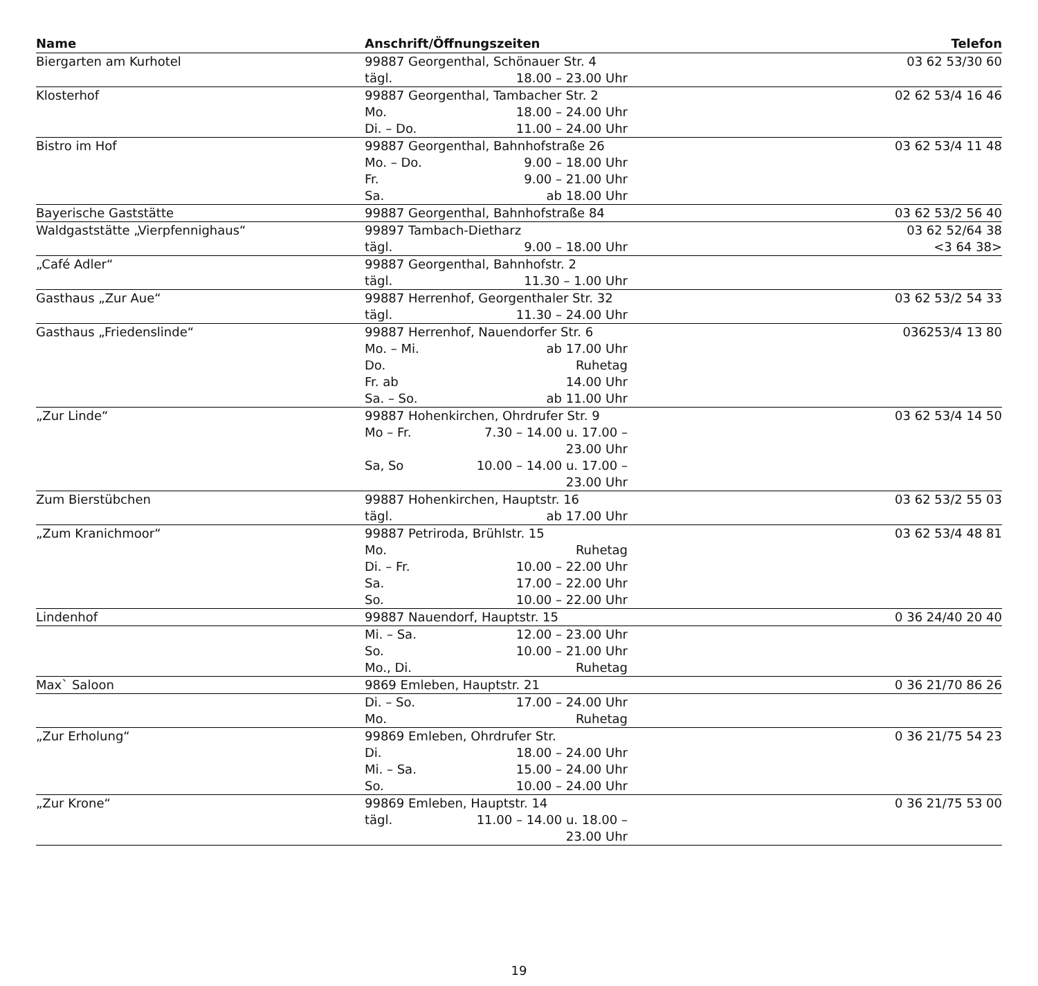| Name | Anschrift/Öffnungszeiten | | Telefon |
| --- | --- | --- | --- |
| Biergarten am Kurhotel | 99887 Georgenthal, Schönauer Str. 4 | | 03 62 53/30 60 |
| | tägl. | 18.00 – 23.00 Uhr | |
| Klosterhof | 99887 Georgenthal, Tambacher Str. 2 | | 02 62 53/4 16 46 |
| | Mo. | 18.00 – 24.00 Uhr | |
| | Di. – Do. | 11.00 – 24.00 Uhr | |
| Bistro im Hof | 99887 Georgenthal, Bahnhofstraße 26 | | 03 62 53/4 11 48 |
| | Mo. – Do. | 9.00 – 18.00 Uhr | |
| | Fr. | 9.00 – 21.00 Uhr | |
| | Sa. | ab 18.00 Uhr | |
| Bayerische Gaststätte | 99887 Georgenthal, Bahnhofstraße 84 | | 03 62 53/2 56 40 |
| Waldgaststätte „Vierpfennighaus“ | 99897 Tambach-Dietharz | | 03 62 52/64 38 |
| | tägl. | 9.00 – 18.00 Uhr | <3 64 38> |
| „Café Adler“ | 99887 Georgenthal, Bahnhofstr. 2 | | |
| | tägl. | 11.30 – 1.00 Uhr | |
| Gasthaus „Zur Aue“ | 99887 Herrenhof, Georgenthaler Str. 32 | | 03 62 53/2 54 33 |
| | tägl. | 11.30 – 24.00 Uhr | |
| Gasthaus „Friedenslinde“ | 99887 Herrenhof, Nauendorfer Str. 6 | | 036253/4 13 80 |
| | Mo. – Mi. | ab 17.00 Uhr | |
| | Do. | Ruhetag | |
| | Fr. ab | 14.00 Uhr | |
| | Sa. – So. | ab 11.00 Uhr | |
| „Zur Linde“ | 99887 Hohenkirchen, Ohrdrufer Str. 9 | | 03 62 53/4 14 50 |
| | Mo – Fr. | 7.30 – 14.00 u. 17.00 – 23.00 Uhr | |
| | Sa, So | 10.00 – 14.00 u. 17.00 – 23.00 Uhr | |
| Zum Bierstübchen | 99887 Hohenkirchen, Hauptstr. 16 | | 03 62 53/2 55 03 |
| | tägl. | ab 17.00 Uhr | |
| „Zum Kranichmoor“ | 99887 Petriroda, Brühlstr. 15 | | 03 62 53/4 48 81 |
| | Mo. | Ruhetag | |
| | Di. – Fr. | 10.00 – 22.00 Uhr | |
| | Sa. | 17.00 – 22.00 Uhr | |
| | So. | 10.00 – 22.00 Uhr | |
| Lindenhof | 99887 Nauendorf, Hauptstr. 15 | | 0 36 24/40 20 40 |
| | Mi. – Sa. | 12.00 – 23.00 Uhr | |
| | So. | 10.00 – 21.00 Uhr | |
| | Mo., Di. | Ruhetag | |
| Max` Saloon | 9869 Emleben, Hauptstr. 21 | | 0 36 21/70 86 26 |
| | Di. – So. | 17.00 – 24.00 Uhr | |
| | Mo. | Ruhetag | |
| „Zur Erholung“ | 99869 Emleben, Ohrdrufer Str. | | 0 36 21/75 54 23 |
| | Di. | 18.00 – 24.00 Uhr | |
| | Mi. – Sa. | 15.00 – 24.00 Uhr | |
| | So. | 10.00 – 24.00 Uhr | |
| „Zur Krone“ | 99869 Emleben, Hauptstr. 14 | | 0 36 21/75 53 00 |
| | tägl. | 11.00 – 14.00 u. 18.00 – 23.00 Uhr | |
19